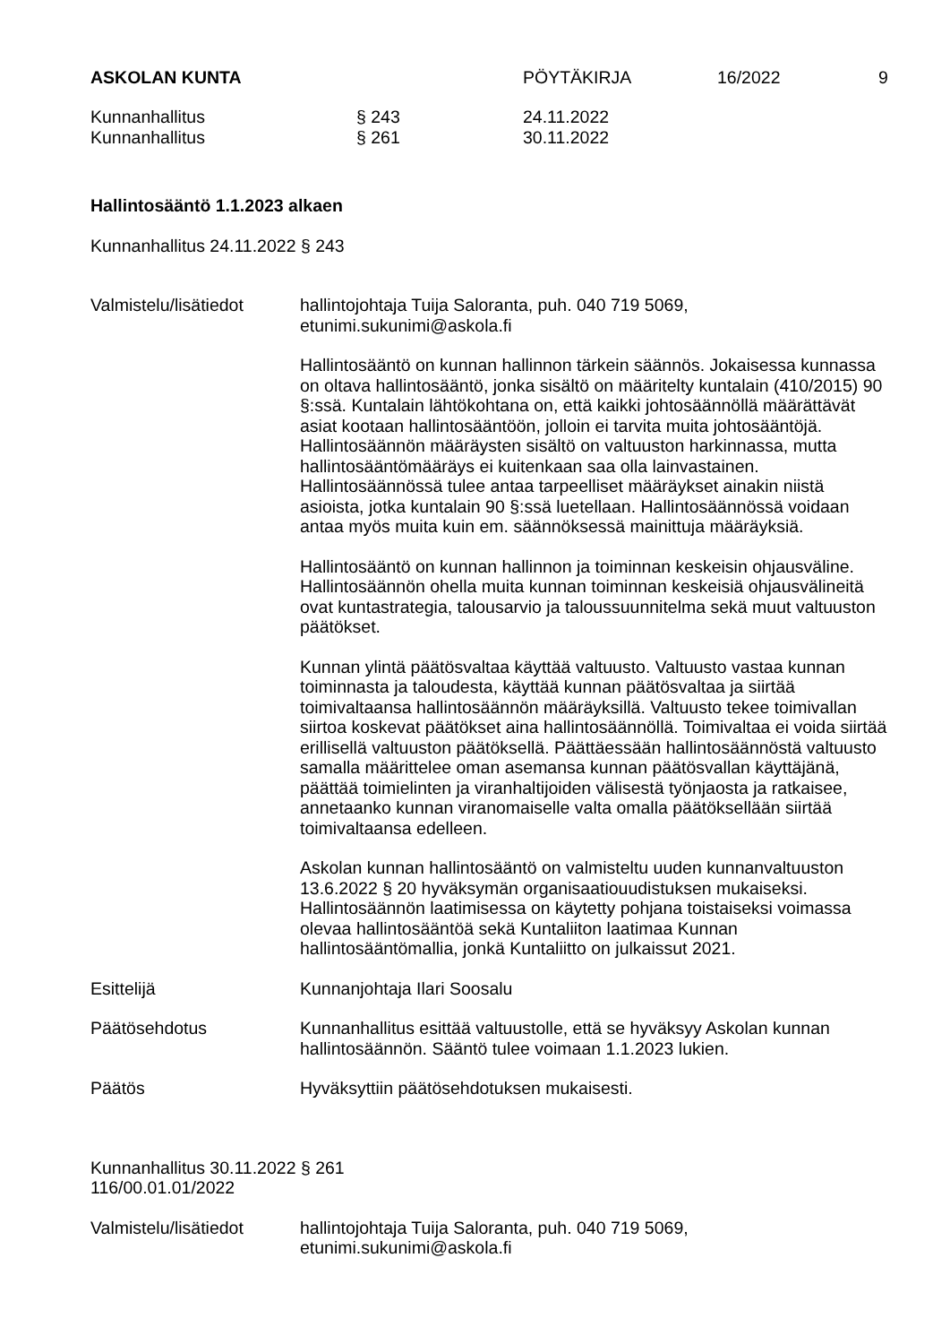ASKOLAN KUNTA PÖYTÄKIRJA 16/2022 9
Kunnanhallitus § 243 24.11.2022
Kunnanhallitus § 261 30.11.2022
Hallintosääntö 1.1.2023 alkaen
Kunnanhallitus 24.11.2022 § 243
Valmistelu/lisätiedot
hallintojohtaja Tuija Saloranta, puh. 040 719 5069,
etunimi.sukunimi@askola.fi
Hallintosääntö on kunnan hallinnon tärkein säännös. Jokaisessa kunnassa on oltava hallintosääntö, jonka sisältö on määritelty kuntalain (410/2015) 90 §:ssä. Kuntalain lähtökohtana on, että kaikki johtosäännöllä määrättävät asiat kootaan hallintosääntöön, jolloin ei tarvita muita johtosääntöjä. Hallintosäännön määräysten sisältö on valtuuston harkinnassa, mutta hallintosääntömääräys ei kuitenkaan saa olla lainvastainen. Hallintosäännössä tulee antaa tarpeelliset määräykset ainakin niistä asioista, jotka kuntalain 90 §:ssä luetellaan. Hallintosäännössä voidaan antaa myös muita kuin em. säännöksessä mainittuja määräyksiä.
Hallintosääntö on kunnan hallinnon ja toiminnan keskeisin ohjausväline. Hallintosäännön ohella muita kunnan toiminnan keskeisiä ohjausvälineitä ovat kuntastrategia, talousarvio ja taloussuunnitelma sekä muut valtuuston päätökset.
Kunnan ylintä päätösvaltaa käyttää valtuusto. Valtuusto vastaa kunnan toiminnasta ja taloudesta, käyttää kunnan päätösvaltaa ja siirtää toimivaltaansa hallintosäännön määräyksillä. Valtuusto tekee toimivallan siirtoa koskevat päätökset aina hallintosäännöllä. Toimivaltaa ei voida siirtää erillisellä valtuuston päätöksellä. Päättäessään hallintosäännöstä valtuusto samalla määrittelee oman asemansa kunnan päätösvallan käyttäjänä, päättää toimielinten ja viranhaltijoiden välisestä työnjaosta ja ratkaisee, annetaanko kunnan viranomaiselle valta omalla päätöksellään siirtää toimivaltaansa edelleen.
Askolan kunnan hallintosääntö on valmisteltu uuden kunnanvaltuuston 13.6.2022 § 20 hyväksymän organisaatiouudistuksen mukaiseksi. Hallintosäännön laatimisessa on käytetty pohjana toistaiseksi voimassa olevaa hallintosääntöä sekä Kuntaliiton laatimaa Kunnan hallintosääntömallia, jonkä Kuntaliitto on julkaissut 2021.
Esittelijä Kunnanjohtaja Ilari Soosalu
Päätösehdotus Kunnanhallitus esittää valtuustolle, että se hyväksyy Askolan kunnan hallintosäännön. Sääntö tulee voimaan 1.1.2023 lukien.
Päätös Hyväksyttiin päätösehdotuksen mukaisesti.
Kunnanhallitus 30.11.2022 § 261
116/00.01.01/2022
Valmistelu/lisätiedot
hallintojohtaja Tuija Saloranta, puh. 040 719 5069,
etunimi.sukunimi@askola.fi